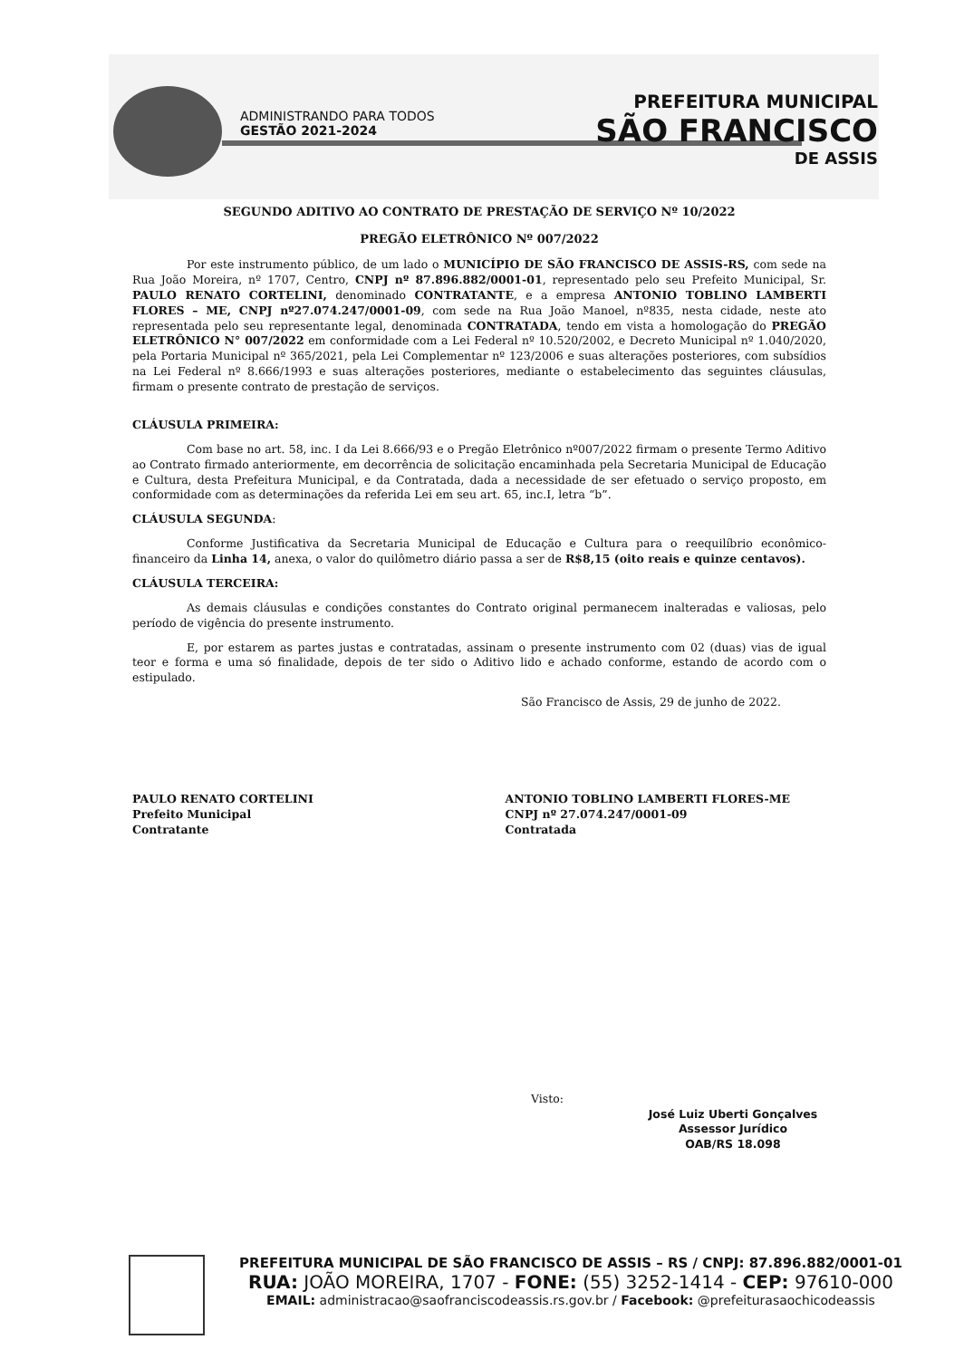ADMINISTRANDO PARA TODOS
GESTÃO 2021-2024
PREFEITURA MUNICIPAL
SÃO FRANCISCO
DE ASSIS
SEGUNDO ADITIVO AO CONTRATO DE PRESTAÇÃO DE SERVIÇO Nº 10/2022
PREGÃO ELETRÔNICO Nº 007/2022
Por este instrumento público, de um lado o MUNICÍPIO DE SÃO FRANCISCO DE ASSIS-RS, com sede na Rua João Moreira, nº 1707, Centro, CNPJ nº 87.896.882/0001-01, representado pelo seu Prefeito Municipal, Sr. PAULO RENATO CORTELINI, denominado CONTRATANTE, e a empresa ANTONIO TOBLINO LAMBERTI FLORES – ME, CNPJ nº27.074.247/0001-09, com sede na Rua João Manoel, nº835, nesta cidade, neste ato representada pelo seu representante legal, denominada CONTRATADA, tendo em vista a homologação do PREGÃO ELETRÔNICO N° 007/2022 em conformidade com a Lei Federal nº 10.520/2002, e Decreto Municipal nº 1.040/2020, pela Portaria Municipal nº 365/2021, pela Lei Complementar nº 123/2006 e suas alterações posteriores, com subsídios na Lei Federal nº 8.666/1993 e suas alterações posteriores, mediante o estabelecimento das seguintes cláusulas, firmam o presente contrato de prestação de serviços.
CLÁUSULA PRIMEIRA:
Com base no art. 58, inc. I da Lei 8.666/93 e o Pregão Eletrônico nº007/2022 firmam o presente Termo Aditivo ao Contrato firmado anteriormente, em decorrência de solicitação encaminhada pela Secretaria Municipal de Educação e Cultura, desta Prefeitura Municipal, e da Contratada, dada a necessidade de ser efetuado o serviço proposto, em conformidade com as determinações da referida Lei em seu art. 65, inc.I, letra “b”.
CLÁUSULA SEGUNDA:
Conforme Justificativa da Secretaria Municipal de Educação e Cultura para o reequilíbrio econômico-financeiro da Linha 14, anexa, o valor do quilômetro diário passa a ser de R$8,15 (oito reais e quinze centavos).
CLÁUSULA TERCEIRA:
As demais cláusulas e condições constantes do Contrato original permanecem inalteradas e valiosas, pelo período de vigência do presente instrumento.
E, por estarem as partes justas e contratadas, assinam o presente instrumento com 02 (duas) vias de igual teor e forma e uma só finalidade, depois de ter sido o Aditivo lido e achado conforme, estando de acordo com o estipulado.
São Francisco de Assis, 29 de junho de 2022.
PAULO RENATO CORTELINI
Prefeito Municipal
Contratante
ANTONIO TOBLINO LAMBERTI FLORES-ME
CNPJ nº 27.074.247/0001-09
Contratada
Visto:
José Luiz Uberti Gonçalves
Assessor Jurídico
OAB/RS 18.098
PREFEITURA MUNICIPAL DE SÃO FRANCISCO DE ASSIS – RS / CNPJ: 87.896.882/0001-01
RUA: JOÃO MOREIRA, 1707 - FONE: (55) 3252-1414 - CEP: 97610-000
EMAIL: administracao@saofranciscodeassis.rs.gov.br / Facebook: @prefeiturasaochicodeassis